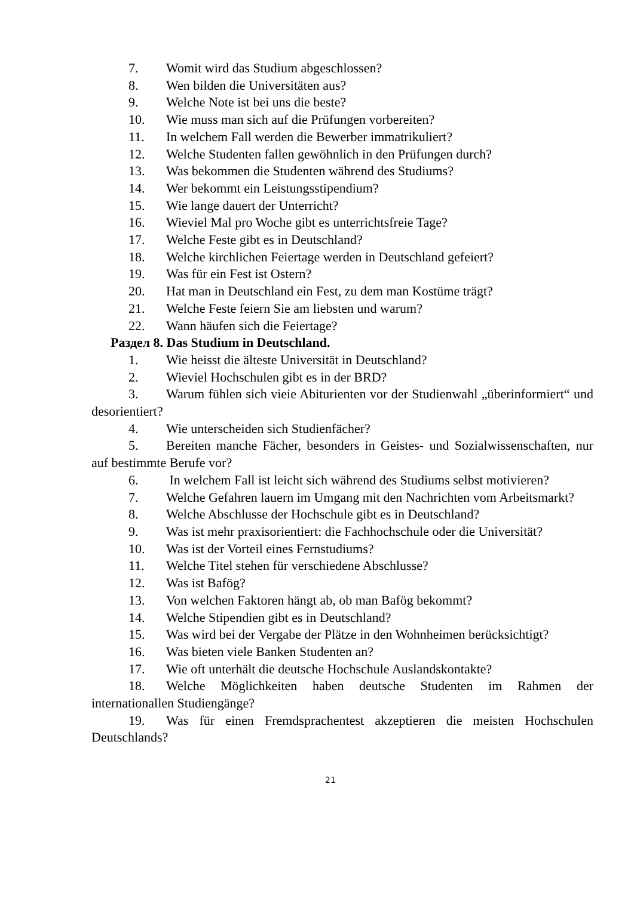7. Womit wird das Studium abgeschlossen?
8. Wen bilden die Universitäten aus?
9. Welche Note ist bei uns die beste?
10. Wie muss man sich auf die Prüfungen vorbereiten?
11. In welchem Fall werden die Bewerber immatrikuliert?
12. Welche Studenten fallen gewöhnlich in den Prüfungen durch?
13. Was bekommen die Studenten während des Studiums?
14. Wer bekommt ein Leistungsstipendium?
15. Wie lange dauert der Unterricht?
16. Wieviel Mal pro Woche gibt es unterrichtsfreie Tage?
17. Welche Feste gibt es in Deutschland?
18. Welche kirchlichen Feiertage werden in Deutschland gefeiert?
19. Was für ein Fest ist Ostern?
20. Hat man in Deutschland ein Fest, zu dem man Kostüme trägt?
21. Welche Feste feiern Sie am liebsten und warum?
22. Wann häufen sich die Feiertage?
Раздел 8. Das Studium in Deutschland.
1. Wie heisst die älteste Universität in Deutschland?
2. Wieviel Hochschulen gibt es in der BRD?
3. Warum fühlen sich vieie Abiturienten vor der Studienwahl „überinformiert“ und desorientiert?
4. Wie unterscheiden sich Studienfächer?
5. Bereiten manche Fächer, besonders in Geistes- und Sozialwissenschaften, nur auf bestimmte Berufe vor?
6. In welchem Fall ist leicht sich während des Studiums selbst motivieren?
7. Welche Gefahren lauern im Umgang mit den Nachrichten vom Arbeitsmarkt?
8. Welche Abschlusse der Hochschule gibt es in Deutschland?
9. Was ist mehr praxisorientiert: die Fachhochschule oder die Universität?
10. Was ist der Vorteil eines Fernstudiums?
11. Welche Titel stehen für verschiedene Abschlusse?
12. Was ist Bafög?
13. Von welchen Faktoren hängt ab, ob man Bafög bekommt?
14. Welche Stipendien gibt es in Deutschland?
15. Was wird bei der Vergabe der Plätze in den Wohnheimen berücksichtigt?
16. Was bieten viele Banken Studenten an?
17. Wie oft unterhält die deutsche Hochschule Auslandskontakte?
18. Welche Möglichkeiten haben deutsche Studenten im Rahmen der internationallen Studiengänge?
19. Was für einen Fremdsprachentest akzeptieren die meisten Hochschulen Deutschlands?
21